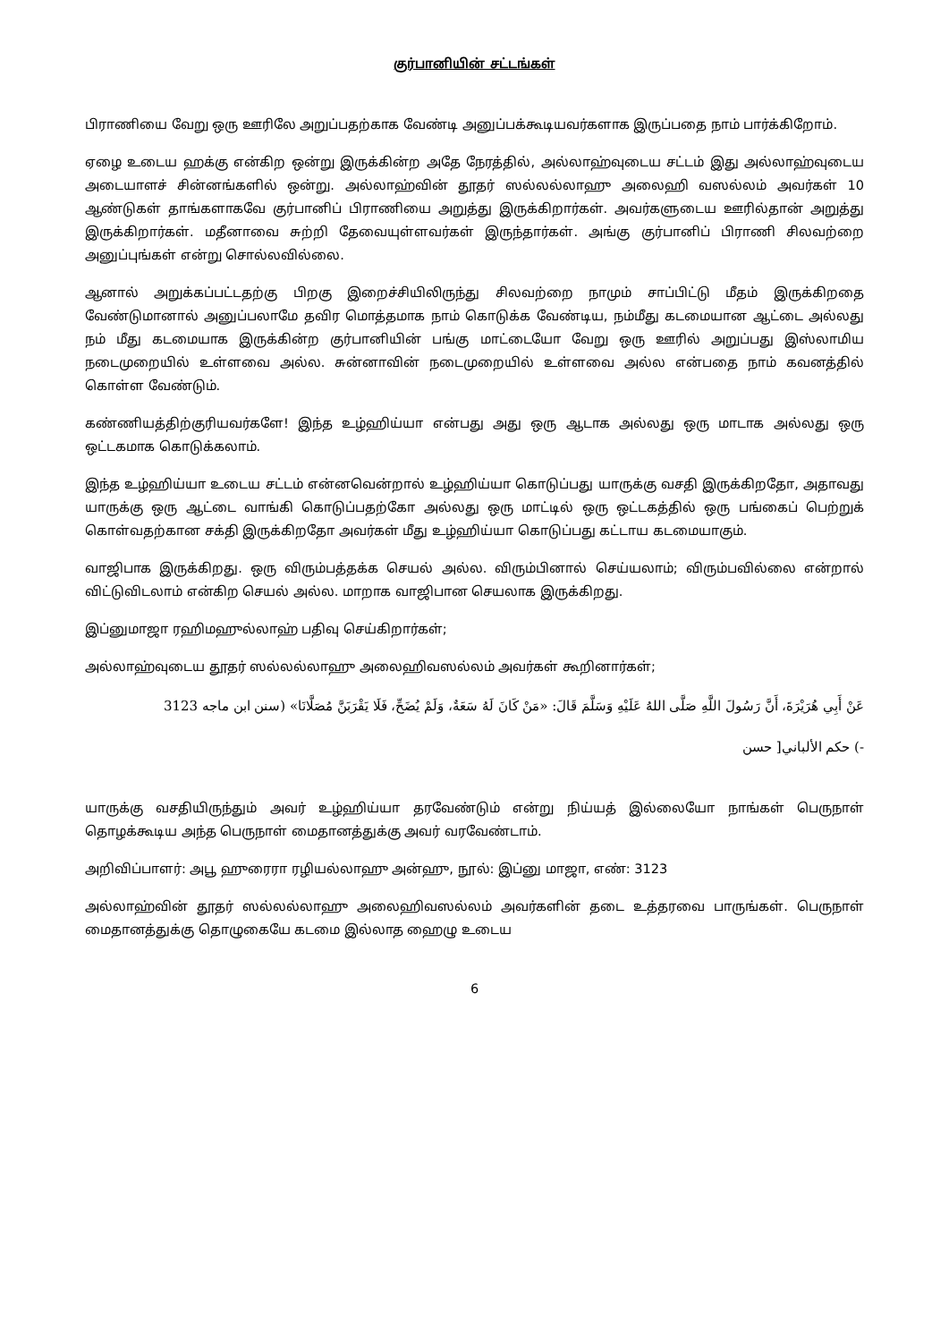குர்பானியின் சட்டங்கள்
பிராணியை வேறு ஒரு ஊரிலே அறுப்பதற்காக வேண்டி அனுப்பக்கூடியவர்களாக இருப்பதை நாம் பார்க்கிறோம்.
ஏழை உடைய ஹக்கு என்கிற ஒன்று இருக்கின்ற அதே நேரத்தில், அல்லாஹ்வுடைய சட்டம் இது அல்லாஹ்வுடைய அடையாளச் சின்னங்களில் ஒன்று. அல்லாஹ்வின் தூதர் ஸல்லல்லாஹு அலைஹி வஸல்லம் அவர்கள் 10 ஆண்டுகள் தாங்களாகவே குர்பானிப் பிராணியை அறுத்து இருக்கிறார்கள். அவர்களுடைய ஊரில்தான் அறுத்து இருக்கிறார்கள். மதீனாவை சுற்றி தேவையுள்ளவர்கள் இருந்தார்கள். அங்கு குர்பானிப் பிராணி சிலவற்றை அனுப்புங்கள் என்று சொல்லவில்லை.
ஆனால் அறுக்கப்பட்டதற்கு பிறகு இறைச்சியிலிருந்து சிலவற்றை நாமும் சாப்பிட்டு மீதம் இருக்கிறதை வேண்டுமானால் அனுப்பலாமே தவிர மொத்தமாக நாம் கொடுக்க வேண்டிய, நம்மீது கடமையான ஆட்டை அல்லது நம் மீது கடமையாக இருக்கின்ற குர்பானியின் பங்கு மாட்டையோ வேறு ஒரு ஊரில் அறுப்பது இஸ்லாமிய நடைமுறையில் உள்ளவை அல்ல. சுன்னாவின் நடைமுறையில் உள்ளவை அல்ல என்பதை நாம் கவனத்தில் கொள்ள வேண்டும்.
கண்ணியத்திற்குரியவர்களே! இந்த உழ்ஹிய்யா என்பது அது ஒரு ஆடாக அல்லது ஒரு மாடாக அல்லது ஒரு ஒட்டகமாக கொடுக்கலாம்.
இந்த உழ்ஹிய்யா உடைய சட்டம் என்னவென்றால் உழ்ஹிய்யா கொடுப்பது யாருக்கு வசதி இருக்கிறதோ, அதாவது யாருக்கு ஒரு ஆட்டை வாங்கி கொடுப்பதற்கோ அல்லது ஒரு மாட்டில் ஒரு ஒட்டகத்தில் ஒரு பங்கைப் பெற்றுக் கொள்வதற்கான சக்தி இருக்கிறதோ அவர்கள் மீது உழ்ஹிய்யா கொடுப்பது கட்டாய கடமையாகும்.
வாஜிபாக இருக்கிறது. ஒரு விரும்பத்தக்க செயல் அல்ல. விரும்பினால் செய்யலாம்; விரும்பவில்லை என்றால் விட்டுவிடலாம் என்கிற செயல் அல்ல. மாறாக வாஜிபான செயலாக இருக்கிறது.
இப்னுமாஜா ரஹிமஹுல்லாஹ் பதிவு செய்கிறார்கள்;
அல்லாஹ்வுடைய தூதர் ஸல்லல்லாஹு அலைஹிவஸல்லம் அவர்கள் கூறினார்கள்;
عَنْ أَبِي هُرَيْرَةَ، أَنَّ رَسُولَ اللَّهِ صَلَّى اللهُ عَلَيْهِ وَسَلَّمَ قَالَ: «مَنْ كَانَ لَهُ سَعَةٌ، وَلَمْ يُضَحِّ، فَلَا يَقْرَبَنَّ مُصَلَّانَا» (سنن ابن ماجه 3123
-) حكم الألباني[ حسن
யாருக்கு வசதியிருந்தும் அவர் உழ்ஹிய்யா தரவேண்டும் என்று நிய்யத் இல்லையோ நாங்கள் பெருநாள் தொழக்கூடிய அந்த பெருநாள் மைதானத்துக்கு அவர் வரவேண்டாம்.
அறிவிப்பாளர்: அபூ ஹுரைரா ரழியல்லாஹு அன்ஹு, நூல்: இப்னு மாஜா, எண்: 3123
அல்லாஹ்வின் தூதர் ஸல்லல்லாஹு அலைஹிவஸல்லம் அவர்களின் தடை உத்தரவை பாருங்கள். பெருநாள் மைதானத்துக்கு தொழுகையே கடமை இல்லாத ஹைழு உடைய
6